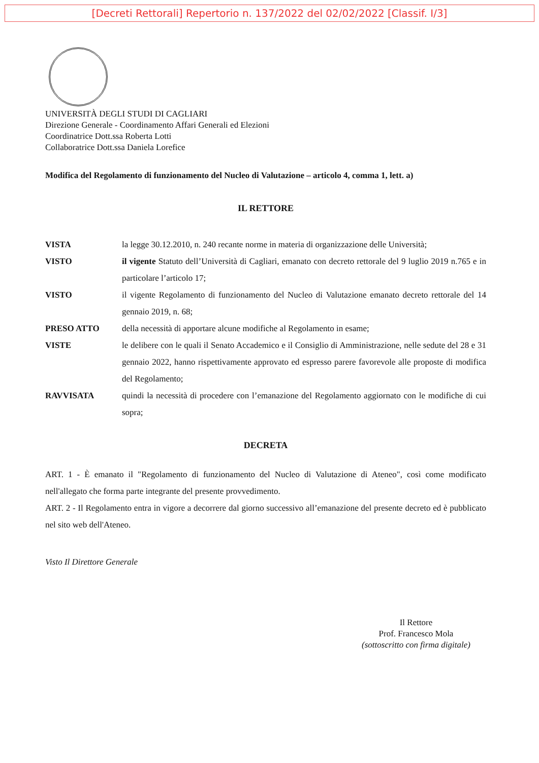[Decreti Rettorali] Repertorio n. 137/2022 del 02/02/2022 [Classif. I/3]
UNIVERSITÀ DEGLI STUDI DI CAGLIARI
Direzione Generale - Coordinamento Affari Generali ed Elezioni
Coordinatrice Dott.ssa Roberta Lotti
Collaboratrice Dott.ssa Daniela Lorefice
Modifica del Regolamento di funzionamento del Nucleo di Valutazione – articolo 4, comma 1, lett. a)
IL RETTORE
| VISTA | la legge 30.12.2010, n. 240 recante norme in materia di organizzazione delle Università; |
| VISTO | il vigente Statuto dell’Università di Cagliari, emanato con decreto rettorale del 9 luglio 2019 n.765 e in particolare l’articolo 17; |
| VISTO | il vigente Regolamento di funzionamento del Nucleo di Valutazione emanato decreto rettorale del 14 gennaio 2019, n. 68; |
| PRESO ATTO | della necessità di apportare alcune modifiche al Regolamento in esame; |
| VISTE | le delibere con le quali il Senato Accademico e il Consiglio di Amministrazione, nelle sedute del 28 e 31 gennaio 2022, hanno rispettivamente approvato ed espresso parere favorevole alle proposte di modifica del Regolamento; |
| RAVVISATA | quindi la necessità di procedere con l’emanazione del Regolamento aggiornato con le modifiche di cui sopra; |
DECRETA
ART. 1 - È emanato il "Regolamento di funzionamento del Nucleo di Valutazione di Ateneo", così come modificato nell'allegato che forma parte integrante del presente provvedimento.
ART. 2 - Il Regolamento entra in vigore a decorrere dal giorno successivo all’emanazione del presente decreto ed è pubblicato nel sito web dell'Ateneo.
Visto Il Direttore Generale
Il Rettore
Prof. Francesco Mola
(sottoscritto con firma digitale)